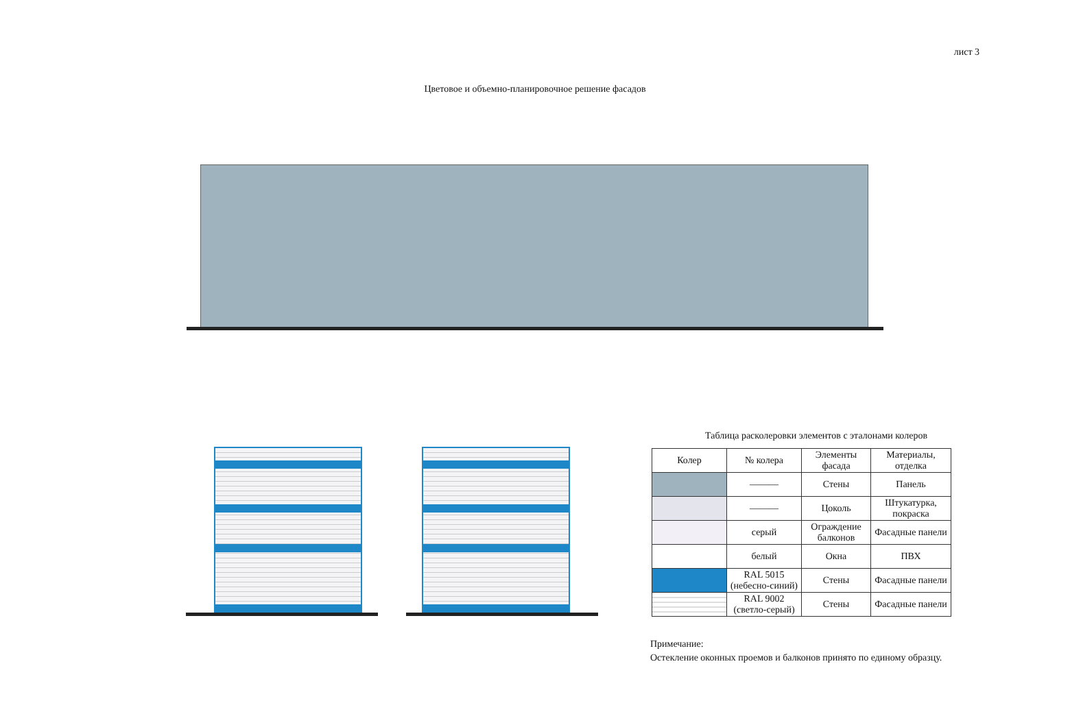лист 3
Цветовое и объемно-планировочное решение фасадов
Таблица расколеровки элементов с эталонами колеров
| Колер | № колера | Элементы фасада | Материалы, отделка |
| --- | --- | --- | --- |
| | ——— | Стены | Панель |
| | ——— | Цоколь | Штукатурка, покраска |
| | серый | Ограждение балконов | Фасадные панели |
| | белый | Окна | ПВХ |
| | RAL 5015 (небесно-синий) | Стены | Фасадные панели |
| | RAL 9002 (светло-серый) | Стены | Фасадные панели |
Примечание:
Остекление оконных проемов и балконов принято по единому образцу.